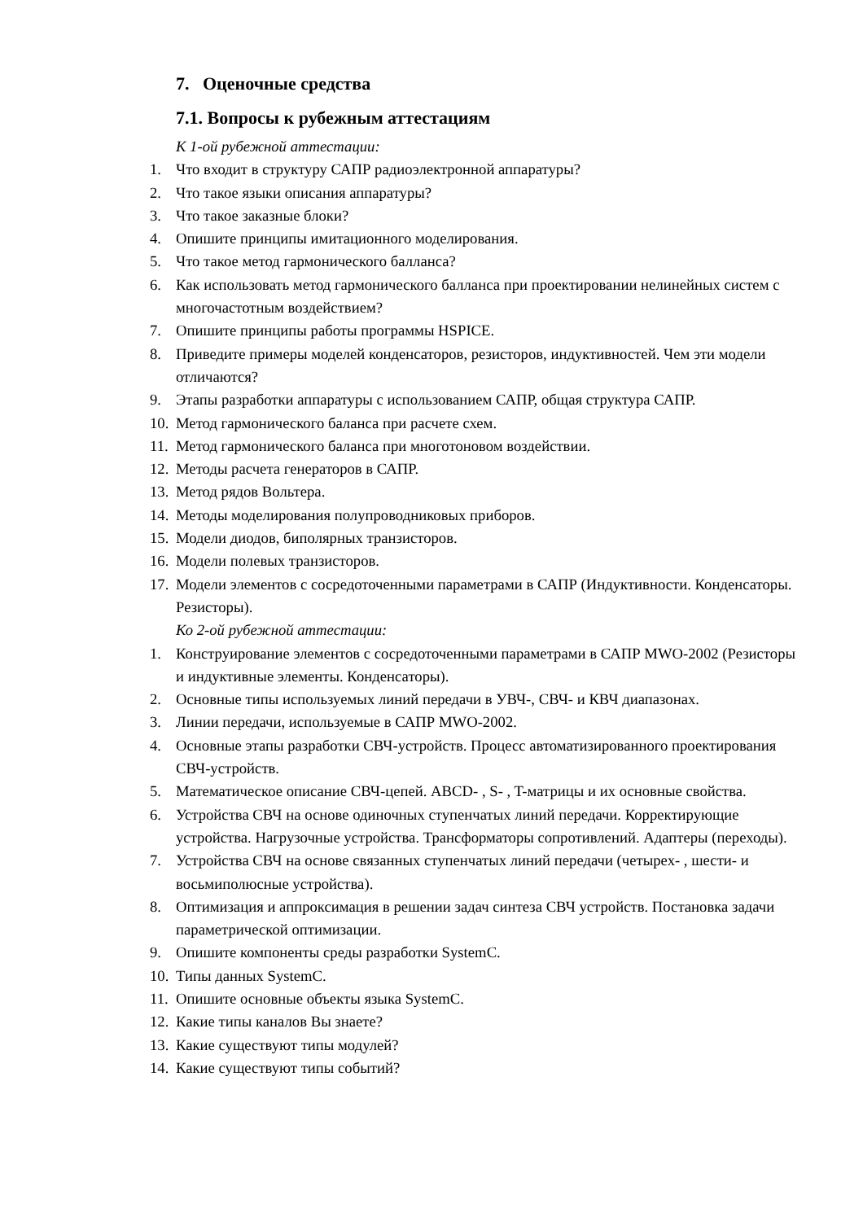7. Оценочные средства
7.1. Вопросы к рубежным аттестациям
К 1-ой рубежной аттестации:
1. Что входит в структуру САПР радиоэлектронной аппаратуры?
2. Что такое языки описания аппаратуры?
3. Что такое заказные блоки?
4. Опишите принципы имитационного моделирования.
5. Что такое метод гармонического балланса?
6. Как использовать метод гармонического балланса при проектировании нелинейных систем с многочастотным воздействием?
7. Опишите принципы работы программы HSPICE.
8. Приведите примеры моделей конденсаторов, резисторов, индуктивностей. Чем эти модели отличаются?
9. Этапы разработки аппаратуры с использованием САПР, общая структура САПР.
10. Метод гармонического баланса при расчете схем.
11. Метод гармонического баланса при многотоновом воздействии.
12. Методы расчета генераторов в САПР.
13. Метод рядов Вольтера.
14. Методы моделирования полупроводниковых приборов.
15. Модели диодов, биполярных транзисторов.
16. Модели полевых транзисторов.
17. Модели элементов с сосредоточенными параметрами в САПР (Индуктивности. Конденсаторы. Резисторы).
Ко 2-ой рубежной аттестации:
1. Конструирование элементов с сосредоточенными параметрами в САПР MWO-2002 (Резисторы и индуктивные элементы. Конденсаторы).
2. Основные типы используемых линий передачи в УВЧ-, СВЧ- и КВЧ диапазонах.
3. Линии передачи, используемые в САПР MWO-2002.
4. Основные этапы разработки СВЧ-устройств. Процесс автоматизированного проектирования СВЧ-устройств.
5. Математическое описание СВЧ-цепей. ABCD- , S- , T-матрицы и их основные свойства.
6. Устройства СВЧ на основе одиночных ступенчатых линий передачи. Корректирующие устройства. Нагрузочные устройства. Трансформаторы сопротивлений. Адаптеры (переходы).
7. Устройства СВЧ на основе связанных ступенчатых линий передачи (четырех- , шести- и восьмиполюсные устройства).
8. Оптимизация и аппроксимация в решении задач синтеза СВЧ устройств. Постановка задачи параметрической оптимизации.
9. Опишите компоненты среды разработки SystemC.
10. Типы данных SystemC.
11. Опишите основные объекты языка SystemC.
12. Какие типы каналов Вы знаете?
13. Какие существуют типы модулей?
14. Какие существуют типы событий?